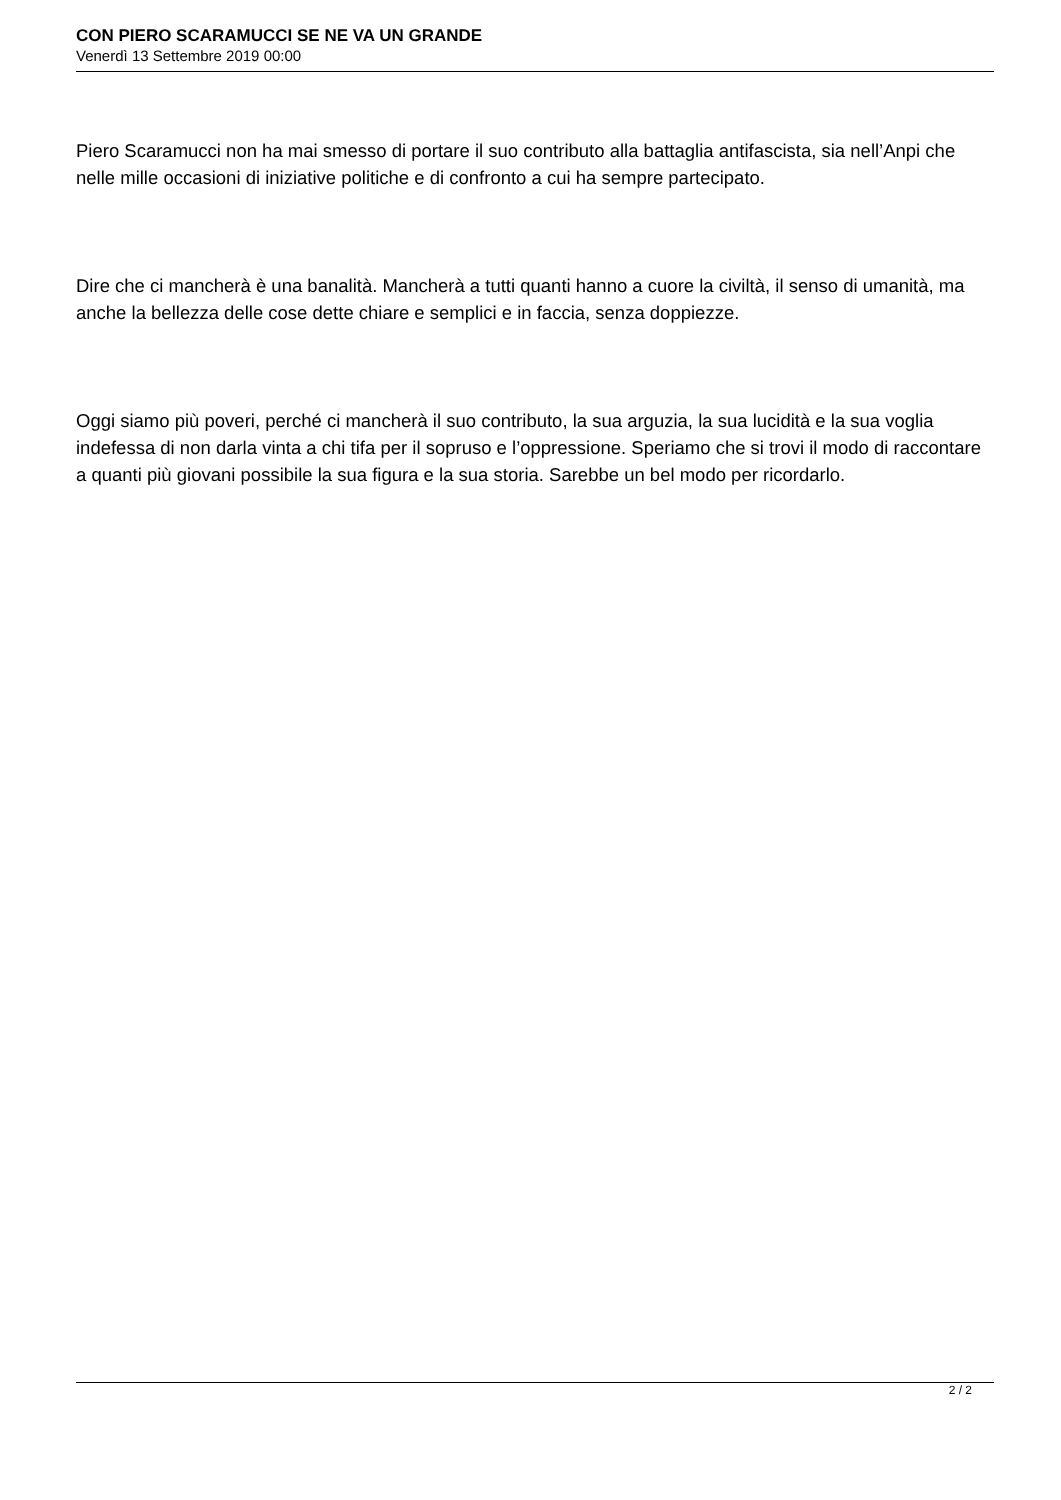CON PIERO SCARAMUCCI SE NE VA UN GRANDE
Venerdì 13 Settembre 2019 00:00
Piero Scaramucci non ha mai smesso di portare il suo contributo alla battaglia antifascista, sia nell’Anpi che nelle mille occasioni di iniziative politiche e di confronto a cui ha sempre partecipato.
Dire che ci mancherà è una banalità. Mancherà a tutti quanti hanno a cuore la civiltà, il senso di umanità, ma anche la bellezza delle cose dette chiare e semplici e in faccia, senza doppiezze.
Oggi siamo più poveri, perché ci mancherà il suo contributo, la sua arguzia, la sua lucidità e la sua voglia indefessa di non darla vinta a chi tifa per il sopruso e l’oppressione. Speriamo che si trovi il modo di raccontare a quanti più giovani possibile la sua figura e la sua storia. Sarebbe un bel modo per ricordarlo.
2 / 2